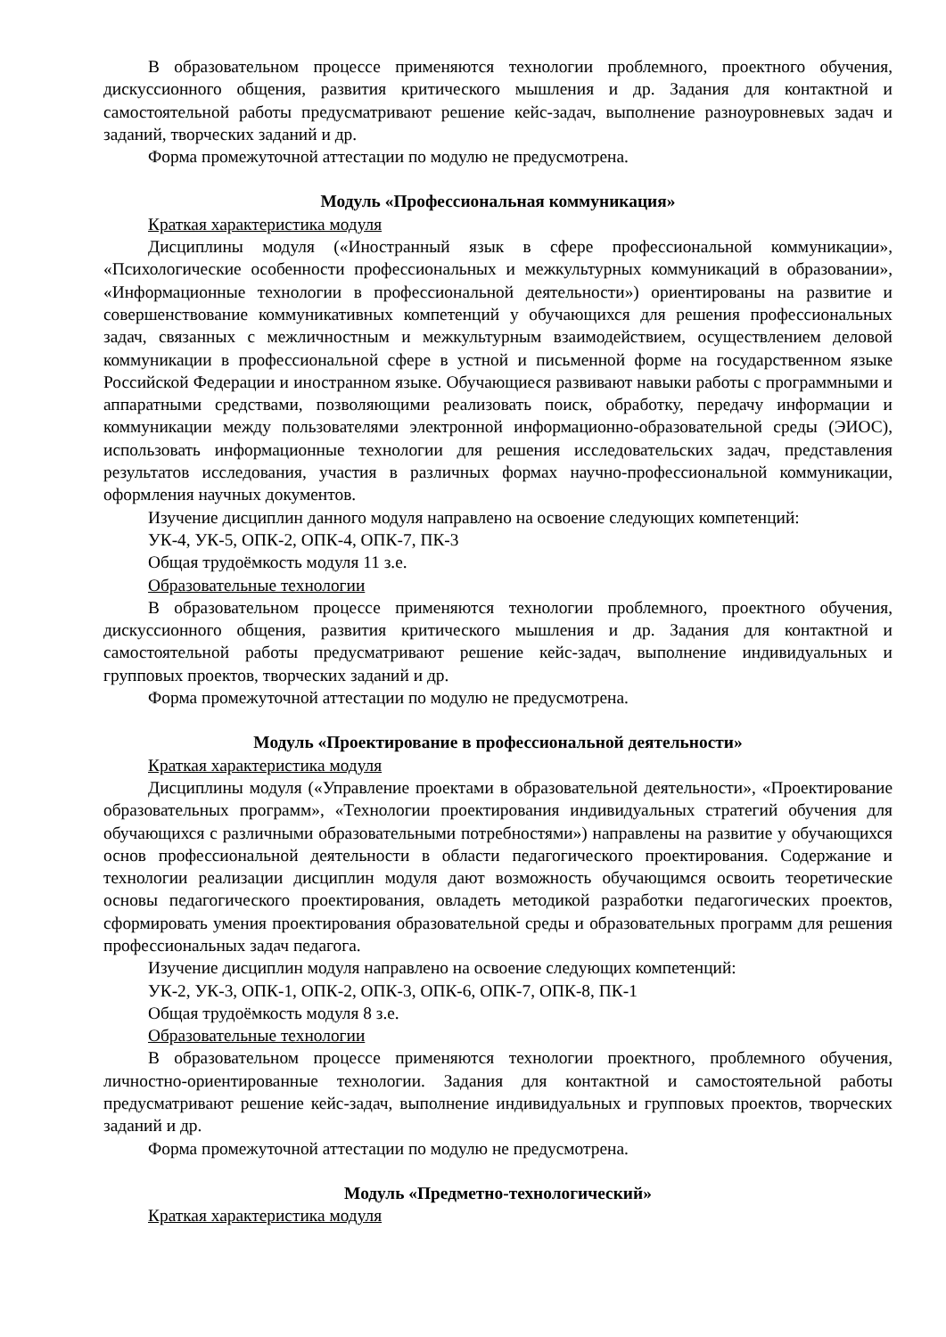В образовательном процессе применяются технологии проблемного, проектного обучения, дискуссионного общения, развития критического мышления и др. Задания для контактной и самостоятельной работы предусматривают решение кейс-задач, выполнение разноуровневых задач и заданий, творческих заданий и др.
Форма промежуточной аттестации по модулю не предусмотрена.
Модуль «Профессиональная коммуникация»
Краткая характеристика модуля
Дисциплины модуля («Иностранный язык в сфере профессиональной коммуникации», «Психологические особенности профессиональных и межкультурных коммуникаций в образовании», «Информационные технологии в профессиональной деятельности») ориентированы на развитие и совершенствование коммуникативных компетенций у обучающихся для решения профессиональных задач, связанных с межличностным и межкультурным взаимодействием, осуществлением деловой коммуникации в профессиональной сфере в устной и письменной форме на государственном языке Российской Федерации и иностранном языке. Обучающиеся развивают навыки работы с программными и аппаратными средствами, позволяющими реализовать поиск, обработку, передачу информации и коммуникации между пользователями электронной информационно-образовательной среды (ЭИОС), использовать информационные технологии для решения исследовательских задач, представления результатов исследования, участия в различных формах научно-профессиональной коммуникации, оформления научных документов.
Изучение дисциплин данного модуля направлено на освоение следующих компетенций:
УК-4, УК-5, ОПК-2, ОПК-4, ОПК-7, ПК-3
Общая трудоёмкость модуля 11 з.е.
Образовательные технологии
В образовательном процессе применяются технологии проблемного, проектного обучения, дискуссионного общения, развития критического мышления и др. Задания для контактной и самостоятельной работы предусматривают решение кейс-задач, выполнение индивидуальных и групповых проектов, творческих заданий и др.
Форма промежуточной аттестации по модулю не предусмотрена.
Модуль «Проектирование в профессиональной деятельности»
Краткая характеристика модуля
Дисциплины модуля («Управление проектами в образовательной деятельности», «Проектирование образовательных программ», «Технологии проектирования индивидуальных стратегий обучения для обучающихся с различными образовательными потребностями») направлены на развитие у обучающихся основ профессиональной деятельности в области педагогического проектирования. Содержание и технологии реализации дисциплин модуля дают возможность обучающимся освоить теоретические основы педагогического проектирования, овладеть методикой разработки педагогических проектов, сформировать умения проектирования образовательной среды и образовательных программ для решения профессиональных задач педагога.
Изучение дисциплин модуля направлено на освоение следующих компетенций:
УК-2, УК-3, ОПК-1, ОПК-2, ОПК-3, ОПК-6, ОПК-7, ОПК-8, ПК-1
Общая трудоёмкость модуля 8 з.е.
Образовательные технологии
В образовательном процессе применяются технологии проектного, проблемного обучения, личностно-ориентированные технологии. Задания для контактной и самостоятельной работы предусматривают решение кейс-задач, выполнение индивидуальных и групповых проектов, творческих заданий и др.
Форма промежуточной аттестации по модулю не предусмотрена.
Модуль «Предметно-технологический»
Краткая характеристика модуля